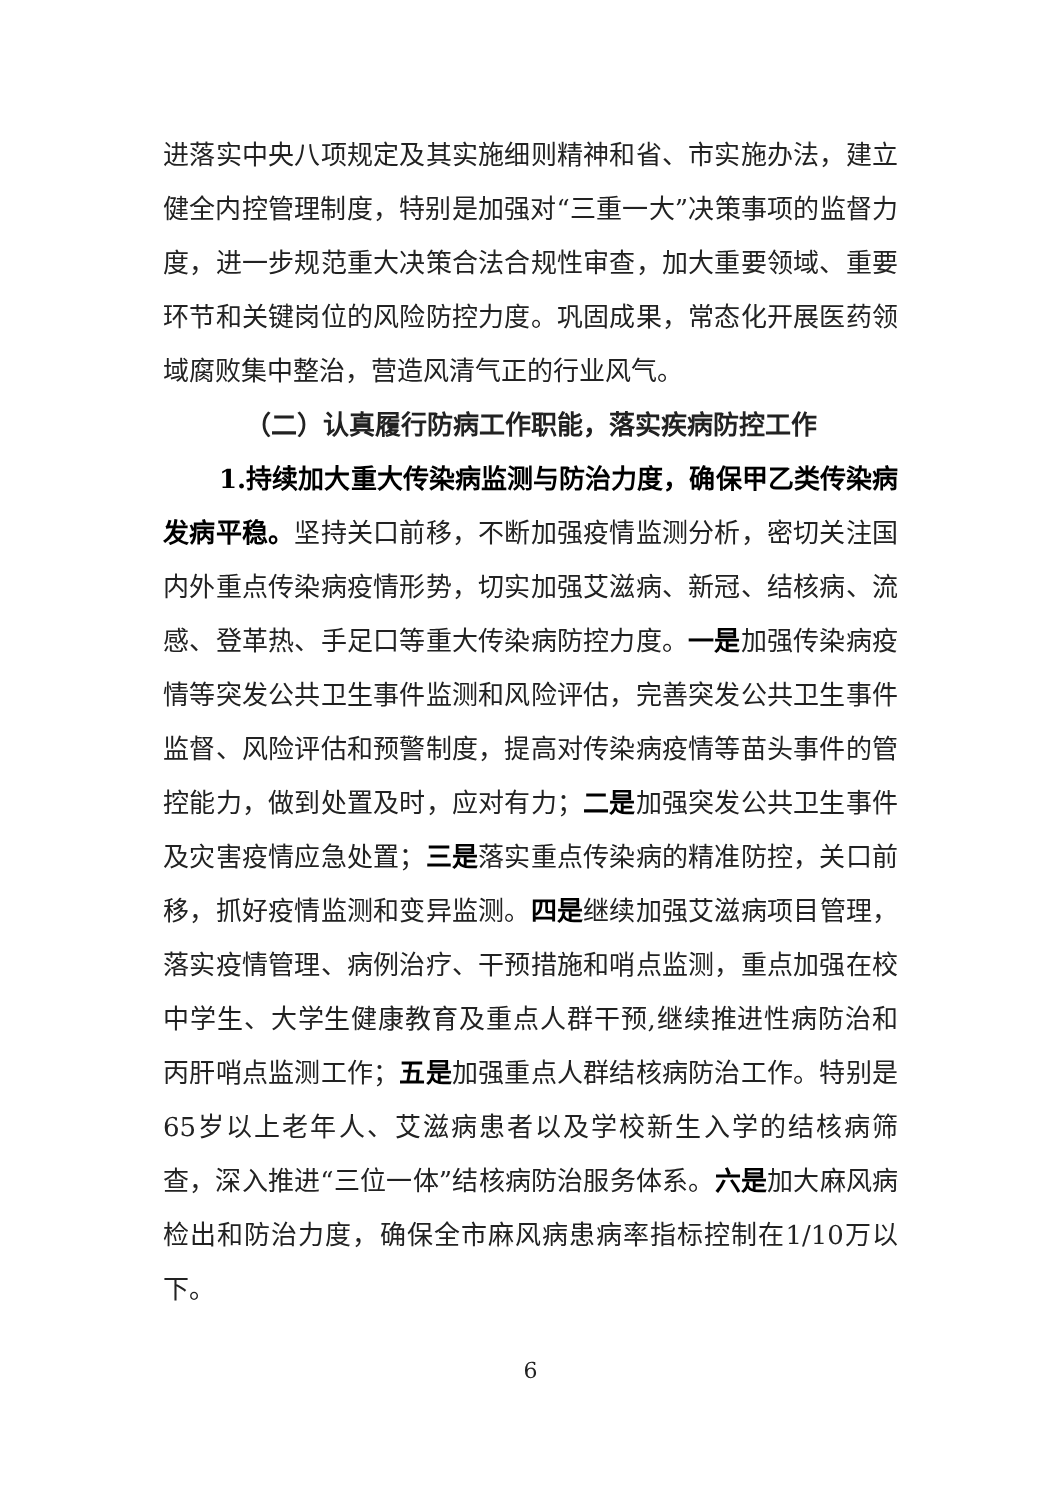进落实中央八项规定及其实施细则精神和省、市实施办法，建立健全内控管理制度，特别是加强对“三重一大”决策事项的监督力度，进一步规范重大决策合法合规性审查，加大重要领域、重要环节和关键岗位的风险防控力度。巩固成果，常态化开展医药领域腐败集中整治，营造风清气正的行业风气。
（二）认真履行防病工作职能，落实疾病防控工作
1.持续加大重大传染病监测与防治力度，确保甲乙类传染病发病平稳。坚持关口前移，不断加强疫情监测分析，密切关注国内外重点传染病疫情形势，切实加强艾滋病、新冠、结核病、流感、登革热、手足口等重大传染病防控力度。一是加强传染病疫情等突发公共卫生事件监测和风险评估，完善突发公共卫生事件监督、风险评估和预警制度，提高对传染病疫情等苗头事件的管控能力，做到处置及时，应对有力；二是加强突发公共卫生事件及灾害疫情应急处置；三是落实重点传染病的精准防控，关口前移，抓好疫情监测和变异监测。四是继续加强艾滋病项目管理，落实疫情管理、病例治疗、干预措施和哨点监测，重点加强在校中学生、大学生健康教育及重点人群干预,继续推进性病防治和丙肝哨点监测工作；五是加强重点人群结核病防治工作。特别是65岁以上老年人、艾滋病患者以及学校新生入学的结核病筛查，深入推进“三位一体”结核病防治服务体系。六是加大麻风病检出和防治力度，确保全市麻风病患病率指标控制在1/10万以下。
6